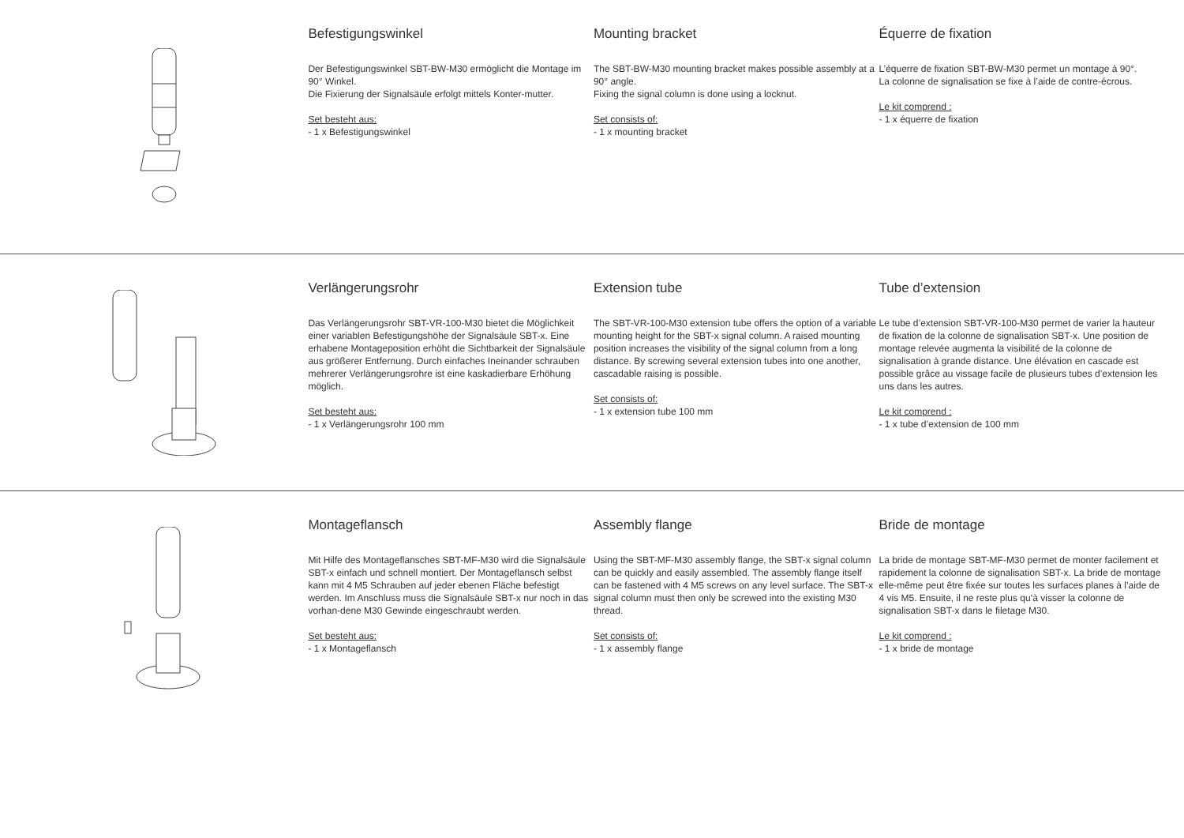Befestigungswinkel
Der Befestigungswinkel SBT-BW-M30 ermöglicht die Montage im 90° Winkel.
Die Fixierung der Signalsäule erfolgt mittels Konter-mutter.
Set besteht aus:
- 1 x Befestigungswinkel
Mounting bracket
The SBT-BW-M30 mounting bracket makes possible assembly at a 90° angle.
Fixing the signal column is done using a locknut.
Set consists of:
- 1 x mounting bracket
Équerre de fixation
L’équerre de fixation SBT-BW-M30 permet un montage à 90°.
La colonne de signalisation se fixe à l’aide de contre-écrous.
Le kit comprend :
- 1 x équerre de fixation
Verlängerungsrohr
Das Verlängerungsrohr SBT-VR-100-M30 bietet die Möglichkeit einer variablen Befestigungshöhe der Signalsäule SBT-x. Eine erhabene Montageposition erhöht die Sichtbarkeit der Signalsäule aus größerer Entfernung. Durch einfaches Ineinander schrauben mehrerer Verlängerungsrohre ist eine kaskadierbare Erhöhung möglich.
Set besteht aus:
- 1 x Verlängerungsrohr 100 mm
Extension tube
The SBT-VR-100-M30 extension tube offers the option of a variable mounting height for the SBT-x signal column. A raised mounting position increases the visibility of the signal column from a long distance. By screwing several extension tubes into one another, cascadable raising is possible.
Set consists of:
- 1 x extension tube 100 mm
Tube d’extension
Le tube d’extension SBT-VR-100-M30 permet de varier la hauteur de fixation de la colonne de signalisation SBT-x. Une position de montage relevée augmenta la visibilité de la colonne de signalisation à grande distance. Une élévation en cascade est possible grâce au vissage facile de plusieurs tubes d’extension les uns dans les autres.
Le kit comprend :
- 1 x tube d’extension de 100 mm
Montageflansch
Mit Hilfe des Montageflansches SBT-MF-M30 wird die Signalsäule SBT-x einfach und schnell montiert. Der Montageflansch selbst kann mit 4 M5 Schrauben auf jeder ebenen Fläche befestigt werden. Im Anschluss muss die Signalsäule SBT-x nur noch in das vorhan-dene M30 Gewinde eingeschraubt werden.
Set besteht aus:
- 1 x Montageflansch
Assembly flange
Using the SBT-MF-M30 assembly flange, the SBT-x signal column can be quickly and easily assembled. The assembly flange itself can be fastened with 4 M5 screws on any level surface. The SBT-x signal column must then only be screwed into the existing M30 thread.
Set consists of:
- 1 x assembly flange
Bride de montage
La bride de montage SBT-MF-M30 permet de monter facilement et rapidement la colonne de signalisation SBT-x. La bride de montage elle-même peut être fixée sur toutes les surfaces planes à l’aide de 4 vis M5. Ensuite, il ne reste plus qu’à visser la colonne de signalisation SBT-x dans le filetage M30.
Le kit comprend :
- 1 x bride de montage